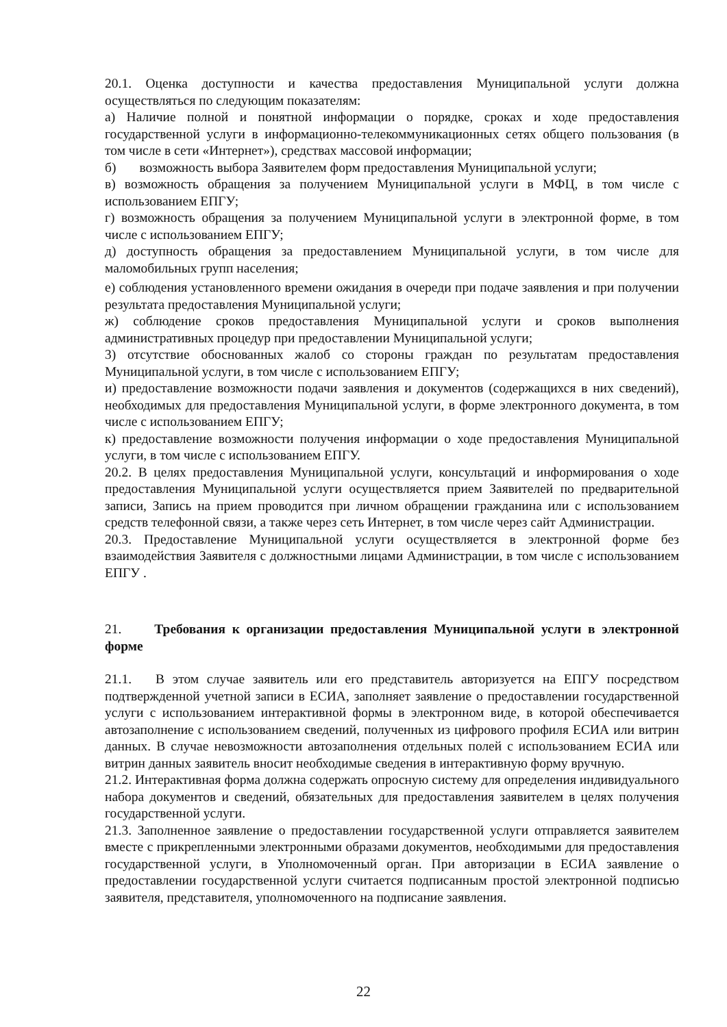20.1. Оценка доступности и качества предоставления Муниципальной услуги должна осуществляться по следующим показателям:
а) Наличие полной и понятной информации о порядке, сроках и ходе предоставления государственной услуги в информационно-телекоммуникационных сетях общего пользования (в том числе в сети «Интернет»), средствах массовой информации;
б) возможность выбора Заявителем форм предоставления Муниципальной услуги;
в) возможность обращения за получением Муниципальной услуги в МФЦ, в том числе с использованием ЕПГУ;
г) возможность обращения за получением Муниципальной услуги в электронной форме, в том числе с использованием ЕПГУ;
д) доступность обращения за предоставлением Муниципальной услуги, в том числе для маломобильных групп населения;
е) соблюдения установленного времени ожидания в очереди при подаче заявления и при получении результата предоставления Муниципальной услуги;
ж) соблюдение сроков предоставления Муниципальной услуги и сроков выполнения административных процедур при предоставлении Муниципальной услуги;
3) отсутствие обоснованных жалоб со стороны граждан по результатам предоставления Муниципальной услуги, в том числе с использованием ЕПГУ;
и) предоставление возможности подачи заявления и документов (содержащихся в них сведений), необходимых для предоставления Муниципальной услуги, в форме электронного документа, в том числе с использованием ЕПГУ;
к) предоставление возможности получения информации о ходе предоставления Муниципальной услуги, в том числе с использованием ЕПГУ.
20.2. В целях предоставления Муниципальной услуги, консультаций и информирования о ходе предоставления Муниципальной услуги осуществляется прием Заявителей по предварительной записи, Запись на прием проводится при личном обращении гражданина или с использованием средств телефонной связи, а также через сеть Интернет, в том числе через сайт Администрации.
20.3. Предоставление Муниципальной услуги осуществляется в электронной форме без взаимодействия Заявителя с должностными лицами Администрации, в том числе с использованием ЕПГУ .
21. Требования к организации предоставления Муниципальной услуги в электронной форме
21.1. В этом случае заявитель или его представитель авторизуется на ЕПГУ посредством подтвержденной учетной записи в ЕСИА, заполняет заявление о предоставлении государственной услуги с использованием интерактивной формы в электронном виде, в которой обеспечивается автозаполнение с использованием сведений, полученных из цифрового профиля ЕСИА или витрин данных. В случае невозможности автозаполнения отдельных полей с использованием ЕСИА или витрин данных заявитель вносит необходимые сведения в интерактивную форму вручную.
21.2. Интерактивная форма должна содержать опросную систему для определения индивидуального набора документов и сведений, обязательных для предоставления заявителем в целях получения государственной услуги.
21.3. Заполненное заявление о предоставлении государственной услуги отправляется заявителем вместе с прикрепленными электронными образами документов, необходимыми для предоставления государственной услуги, в Уполномоченный орган. При авторизации в ЕСИА заявление о предоставлении государственной услуги считается подписанным простой электронной подписью заявителя, представителя, уполномоченного на подписание заявления.
22